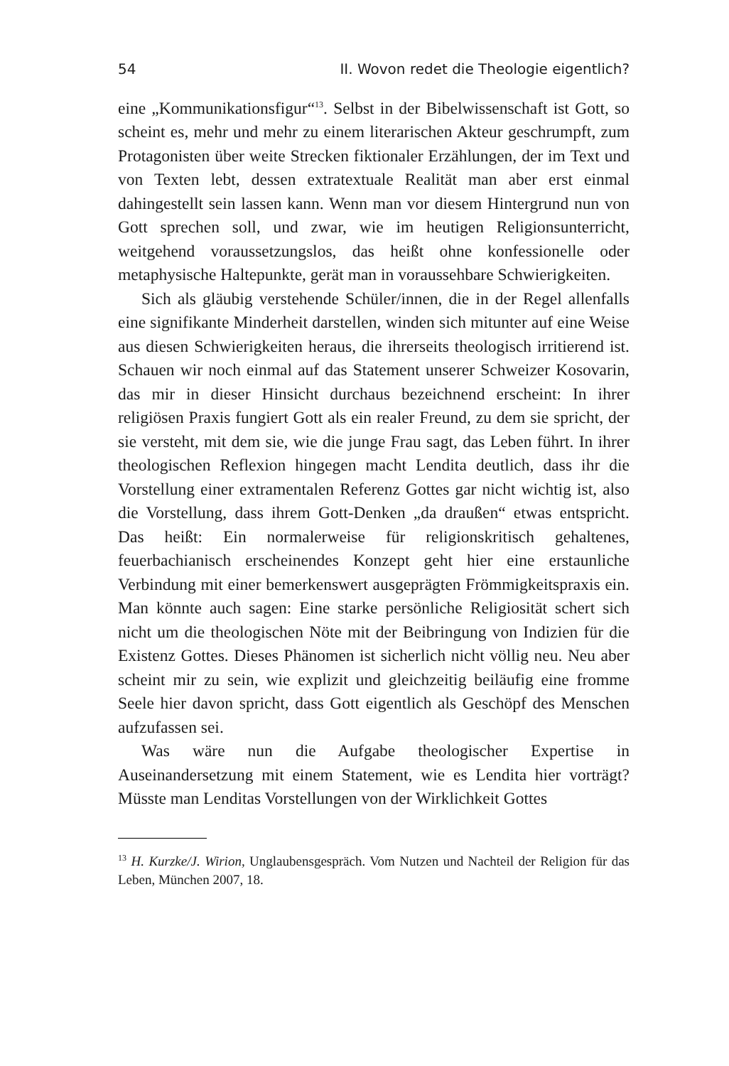54 II. Wovon redet die Theologie eigentlich?
eine „Kommunikationsfigur“<sup>13</sup>. Selbst in der Bibelwissenschaft ist Gott, so scheint es, mehr und mehr zu einem literarischen Akteur geschrumpft, zum Protagonisten über weite Strecken fiktionaler Erzählungen, der im Text und von Texten lebt, dessen extratextuale Realität man aber erst einmal dahingestellt sein lassen kann. Wenn man vor diesem Hintergrund nun von Gott sprechen soll, und zwar, wie im heutigen Religionsunterricht, weitgehend voraussetzungslos, das heißt ohne konfessionelle oder metaphysische Haltepunkte, gerät man in voraussehbare Schwierigkeiten.
Sich als gläubig verstehende Schüler/innen, die in der Regel allenfalls eine signifikante Minderheit darstellen, winden sich mitunter auf eine Weise aus diesen Schwierigkeiten heraus, die ihrerseits theologisch irritierend ist. Schauen wir noch einmal auf das Statement unserer Schweizer Kosovarin, das mir in dieser Hinsicht durchaus bezeichnend erscheint: In ihrer religiösen Praxis fungiert Gott als ein realer Freund, zu dem sie spricht, der sie versteht, mit dem sie, wie die junge Frau sagt, das Leben führt. In ihrer theologischen Reflexion hingegen macht Lendita deutlich, dass ihr die Vorstellung einer extramentalen Referenz Gottes gar nicht wichtig ist, also die Vorstellung, dass ihrem Gott-Denken „da draußen“ etwas entspricht. Das heißt: Ein normalerweise für religionskritisch gehaltenes, feuerbachianisch erscheinendes Konzept geht hier eine erstaunliche Verbindung mit einer bemerkenswert ausgeprägten Frömmigkeitspraxis ein. Man könnte auch sagen: Eine starke persönliche Religiosität schert sich nicht um die theologischen Nöte mit der Beibringung von Indizien für die Existenz Gottes. Dieses Phänomen ist sicherlich nicht völlig neu. Neu aber scheint mir zu sein, wie explizit und gleichzeitig beiläufig eine fromme Seele hier davon spricht, dass Gott eigentlich als Geschöpf des Menschen aufzufassen sei.
Was wäre nun die Aufgabe theologischer Expertise in Auseinandersetzung mit einem Statement, wie es Lendita hier vorträgt? Müsste man Lenditas Vorstellungen von der Wirklichkeit Gottes
<sup>13</sup> H. Kurzke/J. Wirion, Unglaubensgespräch. Vom Nutzen und Nachteil der Religion für das Leben, München 2007, 18.